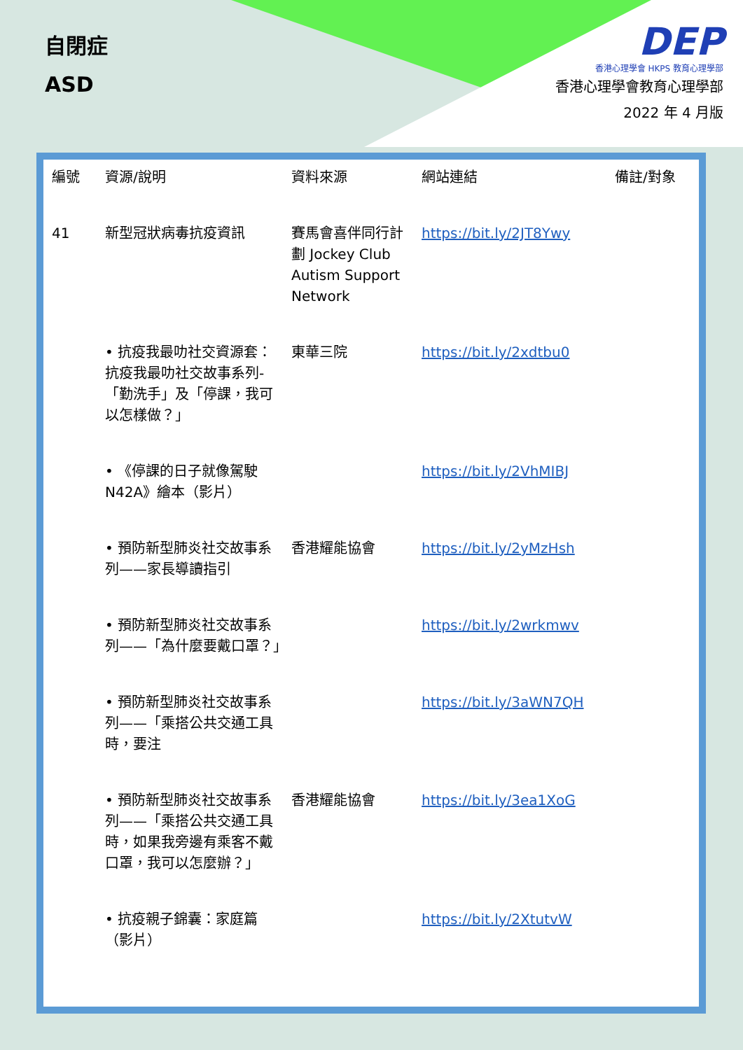自閉症
ASD
DEP
香港心理學會 HKPS 教育心理學部
香港心理學會教育心理學部
2022 年 4 月版
| 編號 | 資源/說明 | 資料來源 | 網站連結 | 備註/對象 |
| --- | --- | --- | --- | --- |
| 41 | 新型冠狀病毒抗疫資訊 | 賽馬會喜伴同行計劃 Jockey Club Autism Support Network | https://bit.ly/2JT8Ywy | |
| | • 抗疫我最叻社交資源套：抗疫我最叻社交故事系列-「勤洗手」及「停課，我可以怎樣做？」 | 東華三院 | https://bit.ly/2xdtbu0 | |
| | • 《停課的日子就像駕駛 N42A》繪本（影片） | | https://bit.ly/2VhMIBJ | |
| | • 預防新型肺炎社交故事系列——家長導讀指引 | 香港耀能協會 | https://bit.ly/2yMzHsh | |
| | • 預防新型肺炎社交故事系列——「為什麼要戴口罩？」 | | https://bit.ly/2wrkmwv | |
| | • 預防新型肺炎社交故事系列——「乘搭公共交通工具時，要注 | | https://bit.ly/3aWN7QH | |
| | • 預防新型肺炎社交故事系列——「乘搭公共交通工具時，如果我旁邊有乘客不戴口罩，我可以怎麼辦？」 | 香港耀能協會 | https://bit.ly/3ea1XoG | |
| | • 抗疫親子錦囊：家庭篇（影片） | | https://bit.ly/2XtutvW | |